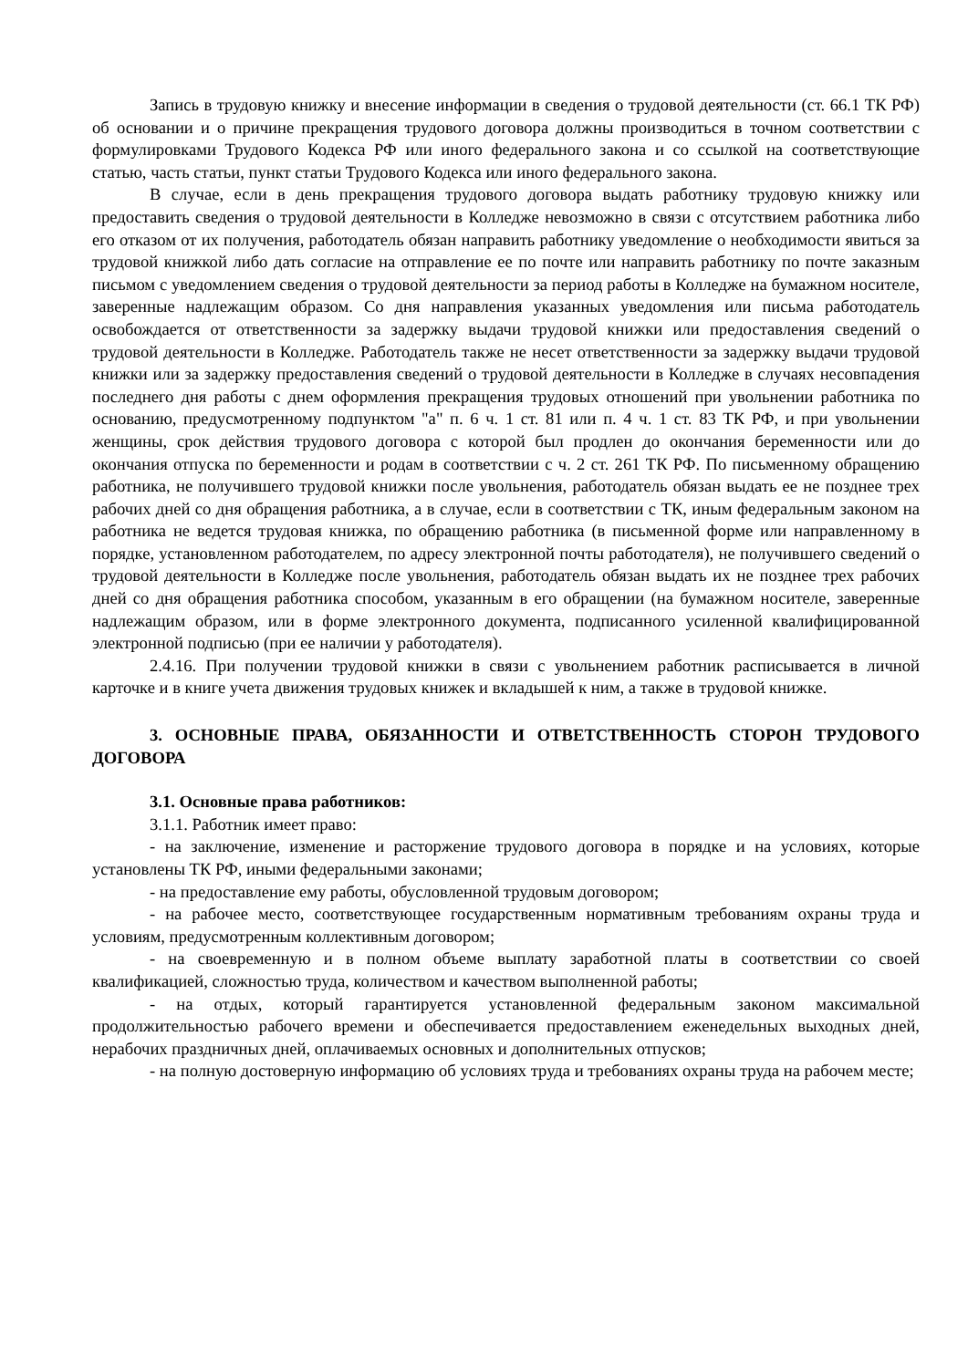Запись в трудовую книжку и внесение информации в сведения о трудовой деятельности (ст. 66.1 ТК РФ) об основании и о причине прекращения трудового договора должны производиться в точном соответствии с формулировками Трудового Кодекса РФ или иного федерального закона и со ссылкой на соответствующие статью, часть статьи, пункт статьи Трудового Кодекса или иного федерального закона.
В случае, если в день прекращения трудового договора выдать работнику трудовую книжку или предоставить сведения о трудовой деятельности в Колледже невозможно в связи с отсутствием работника либо его отказом от их получения, работодатель обязан направить работнику уведомление о необходимости явиться за трудовой книжкой либо дать согласие на отправление ее по почте или направить работнику по почте заказным письмом с уведомлением сведения о трудовой деятельности за период работы в Колледже на бумажном носителе, заверенные надлежащим образом. Со дня направления указанных уведомления или письма работодатель освобождается от ответственности за задержку выдачи трудовой книжки или предоставления сведений о трудовой деятельности в Колледже. Работодатель также не несет ответственности за задержку выдачи трудовой книжки или за задержку предоставления сведений о трудовой деятельности в Колледже в случаях несовпадения последнего дня работы с днем оформления прекращения трудовых отношений при увольнении работника по основанию, предусмотренному подпунктом "а" п. 6 ч. 1 ст. 81 или п. 4 ч. 1 ст. 83 ТК РФ, и при увольнении женщины, срок действия трудового договора с которой был продлен до окончания беременности или до окончания отпуска по беременности и родам в соответствии с ч. 2 ст. 261 ТК РФ. По письменному обращению работника, не получившего трудовой книжки после увольнения, работодатель обязан выдать ее не позднее трех рабочих дней со дня обращения работника, а в случае, если в соответствии с ТК, иным федеральным законом на работника не ведется трудовая книжка, по обращению работника (в письменной форме или направленному в порядке, установленном работодателем, по адресу электронной почты работодателя), не получившего сведений о трудовой деятельности в Колледже после увольнения, работодатель обязан выдать их не позднее трех рабочих дней со дня обращения работника способом, указанным в его обращении (на бумажном носителе, заверенные надлежащим образом, или в форме электронного документа, подписанного усиленной квалифицированной электронной подписью (при ее наличии у работодателя).
2.4.16. При получении трудовой книжки в связи с увольнением работник расписывается в личной карточке и в книге учета движения трудовых книжек и вкладышей к ним, а также в трудовой книжке.
3. ОСНОВНЫЕ ПРАВА, ОБЯЗАННОСТИ И ОТВЕТСТВЕННОСТЬ СТОРОН ТРУДОВОГО ДОГОВОРА
3.1. Основные права работников:
3.1.1. Работник имеет право:
- на заключение, изменение и расторжение трудового договора в порядке и на условиях, которые установлены ТК РФ, иными федеральными законами;
- на предоставление ему работы, обусловленной трудовым договором;
- на рабочее место, соответствующее государственным нормативным требованиям охраны труда и условиям, предусмотренным коллективным договором;
- на своевременную и в полном объеме выплату заработной платы в соответствии со своей квалификацией, сложностью труда, количеством и качеством выполненной работы;
- на отдых, который гарантируется установленной федеральным законом максимальной продолжительностью рабочего времени и обеспечивается предоставлением еженедельных выходных дней, нерабочих праздничных дней, оплачиваемых основных и дополнительных отпусков;
- на полную достоверную информацию об условиях труда и требованиях охраны труда на рабочем месте;